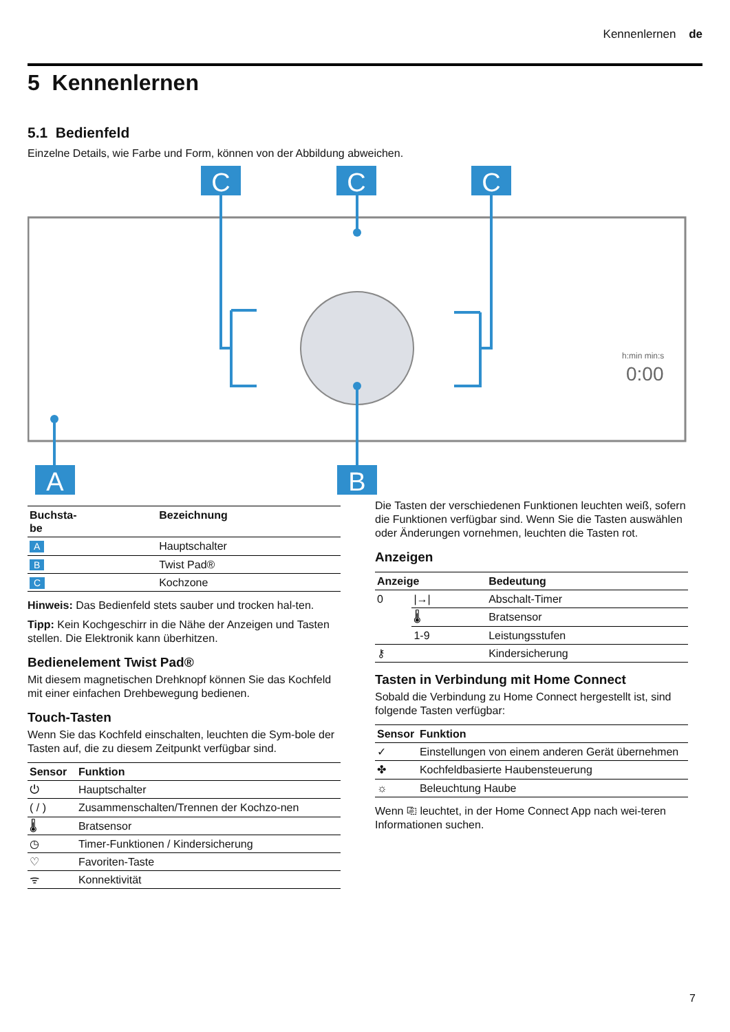Kennenlernen de
5 Kennenlernen
5.1 Bedienfeld
Einzelne Details, wie Farbe und Form, können von der Abbildung abweichen.
C
C
C
A
B
h:min min:s
0:00
| Buchsta- be | Bezeichnung |
| --- | --- |
| A | Hauptschalter |
| B | Twist Pad® |
| C | Kochzone |
Hinweis: Das Bedienfeld stets sauber und trocken hal-ten.
Tipp: Kein Kochgeschirr in die Nähe der Anzeigen und Tasten stellen. Die Elektronik kann überhitzen.
Bedienelement Twist Pad®
Mit diesem magnetischen Drehknopf können Sie das Kochfeld mit einer einfachen Drehbewegung bedienen.
Touch-Tasten
Wenn Sie das Kochfeld einschalten, leuchten die Sym-bole der Tasten auf, die zu diesem Zeitpunkt verfügbar sind.
| Sensor | Funktion |
| --- | --- |
| ⏻ | Hauptschalter |
| ( / ) | Zusammenschalten/Trennen der Kochzo-nen |
| 🌡 | Bratsensor |
| ◷ | Timer-Funktionen / Kindersicherung |
| ♡ | Favoriten-Taste |
| ᯤ | Konnektivität |
Die Tasten der verschiedenen Funktionen leuchten weiß, sofern die Funktionen verfügbar sind. Wenn Sie die Tasten auswählen oder Änderungen vornehmen, leuchten die Tasten rot.
Anzeigen
| Anzeige | | Bedeutung |
| --- | --- | --- |
| 0 | /→/ | Abschalt-Timer |
| | 🌡 | Bratsensor |
| | 1-9 | Leistungsstufen |
| ⚷ | | Kindersicherung |
Tasten in Verbindung mit Home Connect
Sobald die Verbindung zu Home Connect hergestellt ist, sind folgende Tasten verfügbar:
| Sensor | Funktion |
| --- | --- |
| ✓ | Einstellungen von einem anderen Gerät übernehmen |
| ✤ | Kochfeldbasierte Haubensteuerung |
| ☼ | Beleuchtung Haube |
Wenn ⎘ leuchtet, in der Home Connect App nach wei-teren Informationen suchen.
7